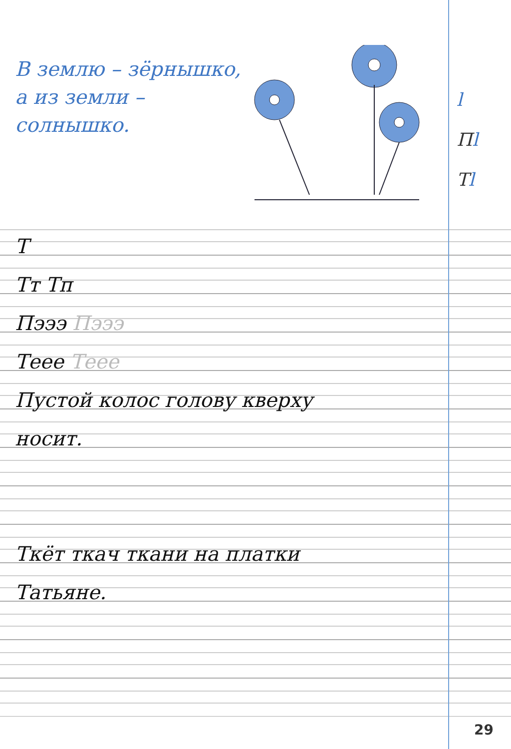В землю – зёрнышко,
а из земли –
солнышко.
l
Пl
Тl
Т
Тт Тп
Пэээ Пэээ
Теее Теее
Пустой колос голову кверху
носит.
Ткёт ткач ткани на платки
Татьяне.
29